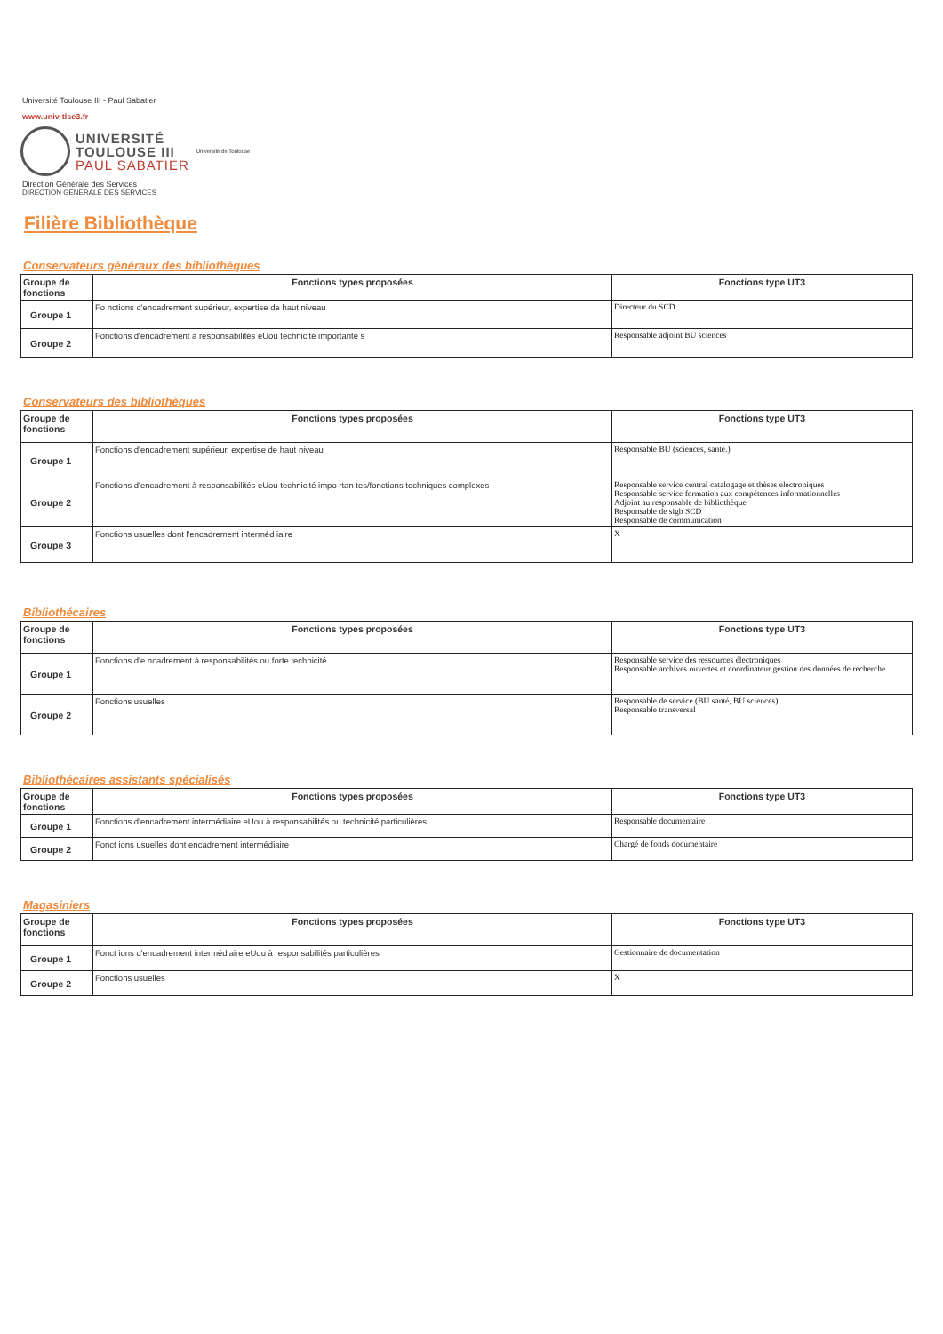Université Toulouse III - Paul Sabatier
www.univ-tlse3.fr
UNIVERSITÉ
TOULOUSE III
PAUL SABATIER
Université de Toulouse
Direction Générale des Services
DIRECTION GÉNÉRALE DES SERVICES
Filière Bibliothèque
Conservateurs généraux des bibliothèques
| Groupe de fonctions | Fonctions types proposées | Fonctions type UT3 |
| --- | --- | --- |
| Groupe 1 | Fo nctions d'encadrement supérieur, expertise de haut niveau | Directeur du SCD |
| Groupe 2 | Fonctions d'encadrement à responsabilités eUou technicité importante s | Responsable adjoint BU sciences |
Conservateurs des bibliothèques
| Groupe de fonctions | Fonctions types proposées | Fonctions type UT3 |
| --- | --- | --- |
| Groupe 1 | Fonctions d'encadrement supérieur, expertise de haut niveau | Responsable BU (sciences, santé.) |
| Groupe 2 | Fonctions d'encadrement à responsabilités eUou technicité impo rtan tes/fonctions techniques complexes | Responsable service central catalogage et thèses electroniques Responsable service formation aux compétences informationnelles Adjoint au responsable de bibliothèque Responsable de sigb SCD Responsable de communication |
| Groupe 3 | Fonctions usuelles dont l'encadrement interméd iaire | X |
Bibliothécaires
| Groupe de fonctions | Fonctions types proposées | Fonctions type UT3 |
| --- | --- | --- |
| Groupe 1 | Fonctions d'e ncadrement à responsabilités ou forte technicité | Responsable service des ressources électroniques Responsable archives ouvertes et coordinateur gestion des données de recherche |
| Groupe 2 | Fonctions usuelles | Responsable de service (BU santé, BU sciences) Responsable transversal |
Bibliothécaires assistants spécialisés
| Groupe de fonctions | Fonctions types proposées | Fonctions type UT3 |
| --- | --- | --- |
| Groupe 1 | Fonctions d'encadrement intermédiaire eUou à responsabilités ou technicité particulières | Responsable documentaire |
| Groupe 2 | Fonct ions usuelles dont encadrement intermédiaire | Chargé de fonds documentaire |
Magasiniers
| Groupe de fonctions | Fonctions types proposées | Fonctions type UT3 |
| --- | --- | --- |
| Groupe 1 | Fonct ions d'encadrement intermédiaire eUou à responsabilités particulières | Gestionnaire de documentation |
| Groupe 2 | Fonctions usuelles | X |